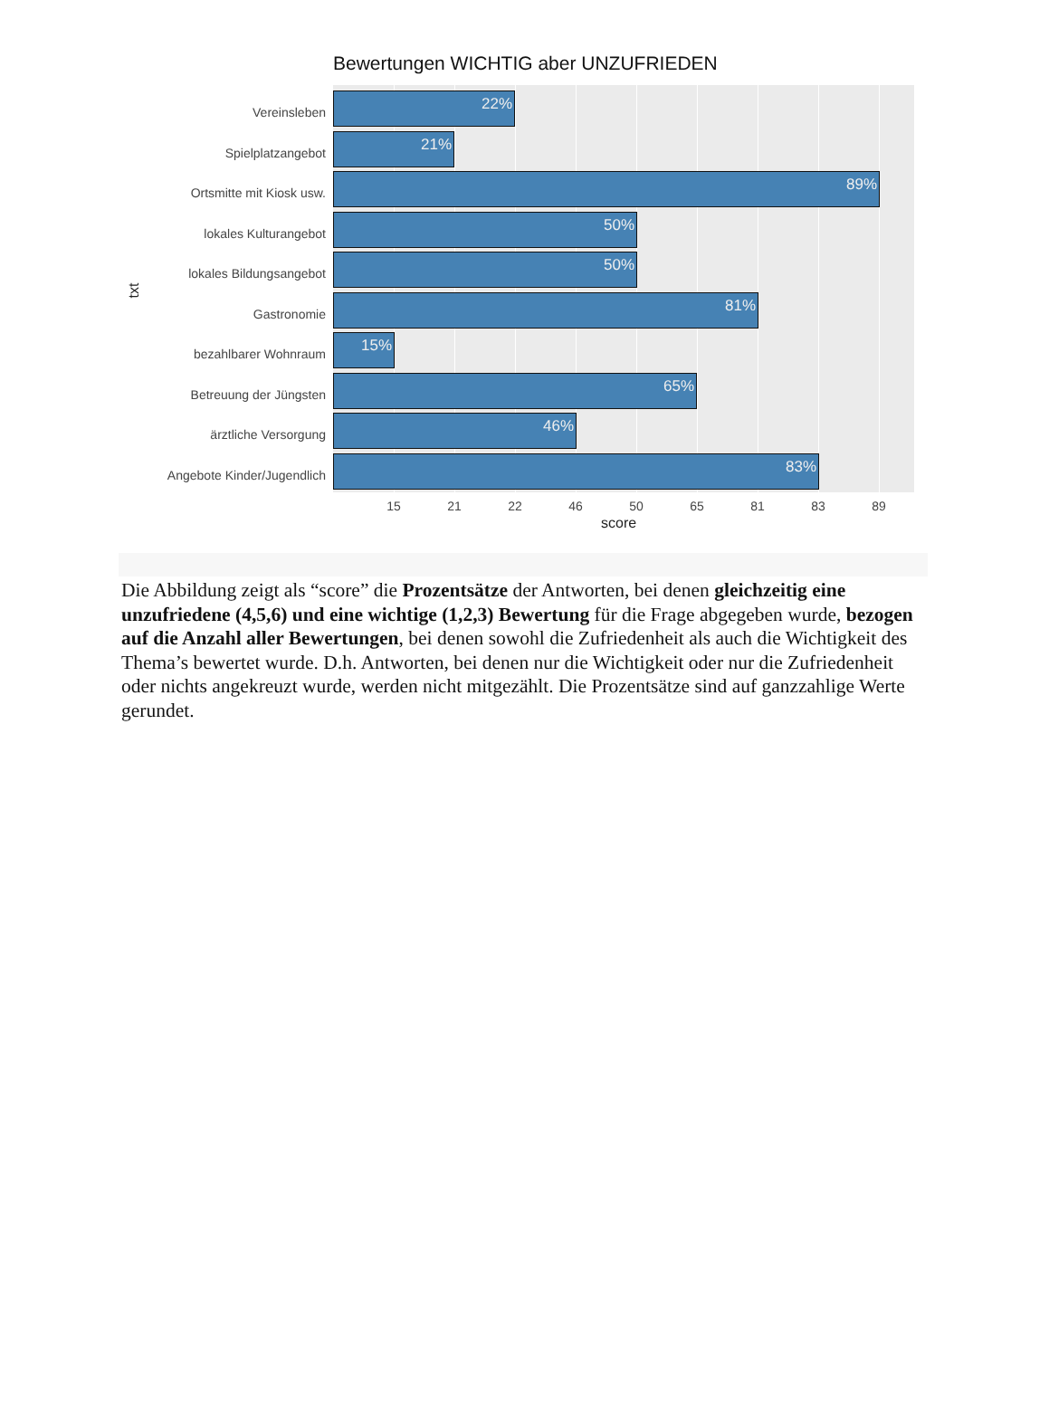Bewertungen WICHTIG aber UNZUFRIEDEN
txt
Vereinsleben
Spielplatzangebot
Ortsmitte mit Kiosk usw.
lokales Kulturangebot
lokales Bildungsangebot
Gastronomie
bezahlbarer Wohnraum
Betreuung der Jüngsten
ärztliche Versorgung
Angebote Kinder/Jugendlich
22%
21%
89%
50%
50%
81%
15%
65%
46%
83%
15 21 22 46 50 65 81 83 89
score
Die Abbildung zeigt als “score” die Prozentsätze der Antworten, bei denen gleichzeitig eine unzufriedene (4,5,6) und eine wichtige (1,2,3) Bewertung für die Frage abgegeben wurde, bezogen auf die Anzahl aller Bewertungen, bei denen sowohl die Zufriedenheit als auch die Wichtigkeit des Thema’s bewertet wurde. D.h. Antworten, bei denen nur die Wichtigkeit oder nur die Zufriedenheit oder nichts angekreuzt wurde, werden nicht mitgezählt. Die Prozentsätze sind auf ganzzahlige Werte gerundet.